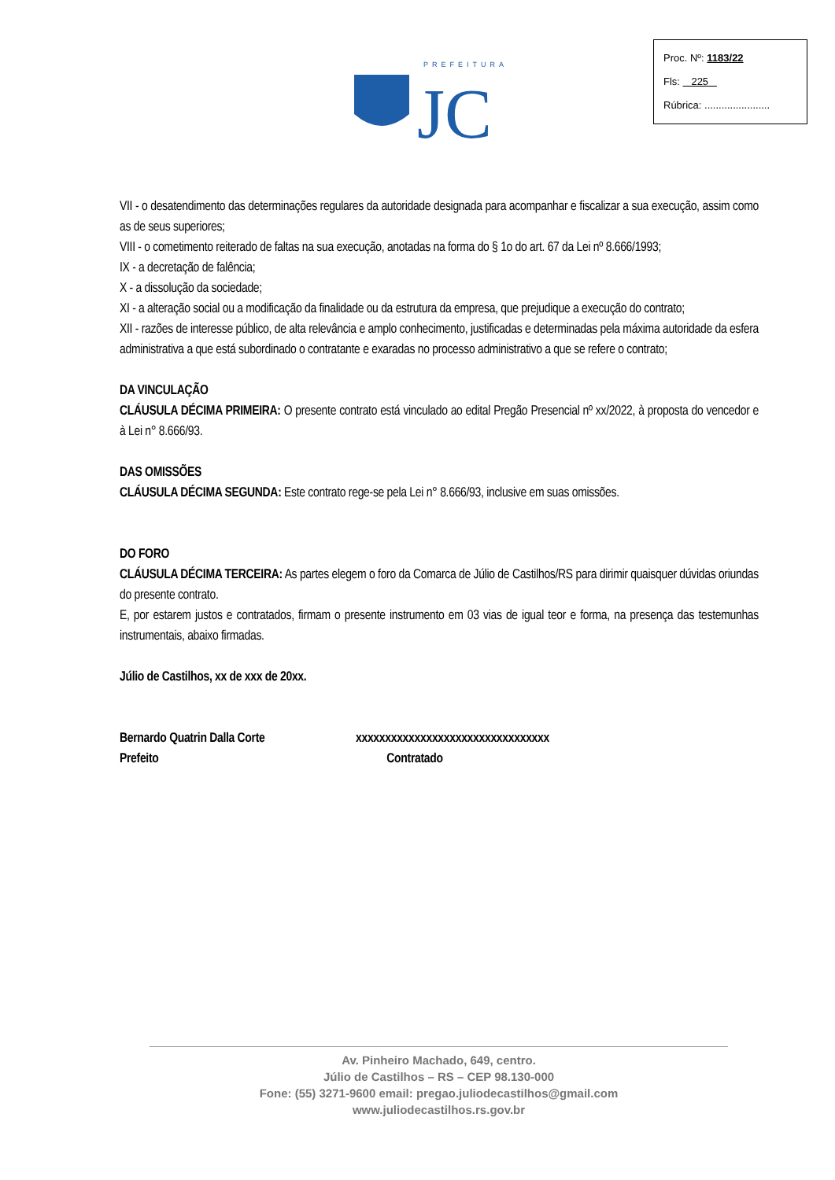PREFEITURA
JC
Proc. Nº: 1183/22
Fls: 225
Rúbrica: .......................
VII - o desatendimento das determinações regulares da autoridade designada para acompanhar e fiscalizar a sua execução, assim como as de seus superiores;
VIII - o cometimento reiterado de faltas na sua execução, anotadas na forma do § 1o do art. 67 da Lei nº 8.666/1993;
IX - a decretação de falência;
X - a dissolução da sociedade;
XI - a alteração social ou a modificação da finalidade ou da estrutura da empresa, que prejudique a execução do contrato;
XII - razões de interesse público, de alta relevância e amplo conhecimento, justificadas e determinadas pela máxima autoridade da esfera administrativa a que está subordinado o contratante e exaradas no processo administrativo a que se refere o contrato;
DA VINCULAÇÃO
CLÁUSULA DÉCIMA PRIMEIRA: O presente contrato está vinculado ao edital Pregão Presencial nº xx/2022, à proposta do vencedor e à Lei n° 8.666/93.
DAS OMISSÕES
CLÁUSULA DÉCIMA SEGUNDA: Este contrato rege-se pela Lei n° 8.666/93, inclusive em suas omissões.
DO FORO
CLÁUSULA DÉCIMA TERCEIRA: As partes elegem o foro da Comarca de Júlio de Castilhos/RS para dirimir quaisquer dúvidas oriundas do presente contrato.
E, por estarem justos e contratados, firmam o presente instrumento em 03 vias de igual teor e forma, na presença das testemunhas instrumentais, abaixo firmadas.
Júlio de Castilhos, xx de xxx de 20xx.
Bernardo Quatrin Dalla Corte
Prefeito
xxxxxxxxxxxxxxxxxxxxxxxxxxxxxxxxx
Contratado
Av. Pinheiro Machado, 649, centro.
Júlio de Castilhos – RS – CEP 98.130-000
Fone: (55) 3271-9600 email: pregao.juliodecastilhos@gmail.com
www.juliodecastilhos.rs.gov.br